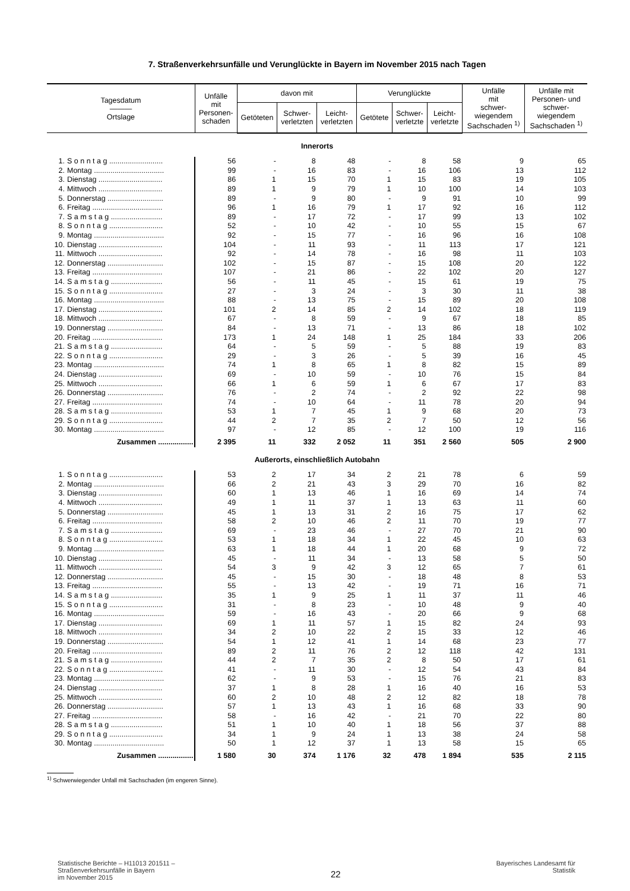7. Straßenverkehrsunfälle und Verunglückte in Bayern im November 2015 nach Tagen
| Tagesdatum ——— Ortslage | | Unfälle mit Personen- schaden | davon mit | | | Verunglückte | | | Unfälle mit schwer- wiegendem Sachschaden <sup>1)</sup> | Unfälle mit Personen- und schwer- wiegendem Sachschaden <sup>1)</sup> |
| --- | --- | --- | --- | --- | --- | --- | --- | --- | --- | --- |
| | | | Getöteten | Schwer- verletzten | Leicht- verletzten | Getötete | Schwer- verletzte | Leicht- verletzte | | |
| Innerorts | | | | | | | | | | |
| 1. | S o n n t a g .......................... | 56 | - | 8 | 48 | - | 8 | 58 | 9 | 65 |
| 2. | Montag .................................. | 99 | - | 16 | 83 | - | 16 | 106 | 13 | 112 |
| 3. | Dienstag ............................... | 86 | 1 | 15 | 70 | 1 | 15 | 83 | 19 | 105 |
| 4. | Mittwoch ............................... | 89 | 1 | 9 | 79 | 1 | 10 | 100 | 14 | 103 |
| 5. | Donnerstag ........................... | 89 | - | 9 | 80 | - | 9 | 91 | 10 | 99 |
| 6. | Freitag .................................. | 96 | 1 | 16 | 79 | 1 | 17 | 92 | 16 | 112 |
| 7. | S a m s t a g ......................... | 89 | - | 17 | 72 | - | 17 | 99 | 13 | 102 |
| 8. | S o n n t a g .......................... | 52 | - | 10 | 42 | - | 10 | 55 | 15 | 67 |
| 9. | Montag .................................. | 92 | - | 15 | 77 | - | 16 | 96 | 16 | 108 |
| 10. | Dienstag ............................... | 104 | - | 11 | 93 | - | 11 | 113 | 17 | 121 |
| 11. | Mittwoch ............................... | 92 | - | 14 | 78 | - | 16 | 98 | 11 | 103 |
| 12. | Donnerstag ........................... | 102 | - | 15 | 87 | - | 15 | 108 | 20 | 122 |
| 13. | Freitag .................................. | 107 | - | 21 | 86 | - | 22 | 102 | 20 | 127 |
| 14. | S a m s t a g ......................... | 56 | - | 11 | 45 | - | 15 | 61 | 19 | 75 |
| 15. | S o n n t a g .......................... | 27 | - | 3 | 24 | - | 3 | 30 | 11 | 38 |
| 16. | Montag .................................. | 88 | - | 13 | 75 | - | 15 | 89 | 20 | 108 |
| 17. | Dienstag ............................... | 101 | 2 | 14 | 85 | 2 | 14 | 102 | 18 | 119 |
| 18. | Mittwoch ............................... | 67 | - | 8 | 59 | - | 9 | 67 | 18 | 85 |
| 19. | Donnerstag ........................... | 84 | - | 13 | 71 | - | 13 | 86 | 18 | 102 |
| 20. | Freitag .................................. | 173 | 1 | 24 | 148 | 1 | 25 | 184 | 33 | 206 |
| 21. | S a m s t a g ......................... | 64 | - | 5 | 59 | - | 5 | 88 | 19 | 83 |
| 22. | S o n n t a g .......................... | 29 | - | 3 | 26 | - | 5 | 39 | 16 | 45 |
| 23. | Montag .................................. | 74 | 1 | 8 | 65 | 1 | 8 | 82 | 15 | 89 |
| 24. | Dienstag ............................... | 69 | - | 10 | 59 | - | 10 | 76 | 15 | 84 |
| 25. | Mittwoch ............................... | 66 | 1 | 6 | 59 | 1 | 6 | 67 | 17 | 83 |
| 26. | Donnerstag ........................... | 76 | - | 2 | 74 | - | 2 | 92 | 22 | 98 |
| 27. | Freitag .................................. | 74 | - | 10 | 64 | - | 11 | 78 | 20 | 94 |
| 28. | S a m s t a g ......................... | 53 | 1 | 7 | 45 | 1 | 9 | 68 | 20 | 73 |
| 29. | S o n n t a g .......................... | 44 | 2 | 7 | 35 | 2 | 7 | 50 | 12 | 56 |
| 30. | Montag .................................. | 97 | - | 12 | 85 | - | 12 | 100 | 19 | 116 |
| | Zusammen ................. | 2 395 | 11 | 332 | 2 052 | 11 | 351 | 2 560 | 505 | 2 900 |
| Außerorts, einschließlich Autobahn | | | | | | | | | | |
| 1. | S o n n t a g .......................... | 53 | 2 | 17 | 34 | 2 | 21 | 78 | 6 | 59 |
| 2. | Montag .................................. | 66 | 2 | 21 | 43 | 3 | 29 | 70 | 16 | 82 |
| 3. | Dienstag ............................... | 60 | 1 | 13 | 46 | 1 | 16 | 69 | 14 | 74 |
| 4. | Mittwoch ............................... | 49 | 1 | 11 | 37 | 1 | 13 | 63 | 11 | 60 |
| 5. | Donnerstag ........................... | 45 | 1 | 13 | 31 | 2 | 16 | 75 | 17 | 62 |
| 6. | Freitag .................................. | 58 | 2 | 10 | 46 | 2 | 11 | 70 | 19 | 77 |
| 7. | S a m s t a g ......................... | 69 | - | 23 | 46 | - | 27 | 70 | 21 | 90 |
| 8. | S o n n t a g .......................... | 53 | 1 | 18 | 34 | 1 | 22 | 45 | 10 | 63 |
| 9. | Montag .................................. | 63 | 1 | 18 | 44 | 1 | 20 | 68 | 9 | 72 |
| 10. | Dienstag ............................... | 45 | - | 11 | 34 | - | 13 | 58 | 5 | 50 |
| 11. | Mittwoch ............................... | 54 | 3 | 9 | 42 | 3 | 12 | 65 | 7 | 61 |
| 12. | Donnerstag ........................... | 45 | - | 15 | 30 | - | 18 | 48 | 8 | 53 |
| 13. | Freitag .................................. | 55 | - | 13 | 42 | - | 19 | 71 | 16 | 71 |
| 14. | S a m s t a g ......................... | 35 | 1 | 9 | 25 | 1 | 11 | 37 | 11 | 46 |
| 15. | S o n n t a g .......................... | 31 | - | 8 | 23 | - | 10 | 48 | 9 | 40 |
| 16. | Montag .................................. | 59 | - | 16 | 43 | - | 20 | 66 | 9 | 68 |
| 17. | Dienstag ............................... | 69 | 1 | 11 | 57 | 1 | 15 | 82 | 24 | 93 |
| 18. | Mittwoch ............................... | 34 | 2 | 10 | 22 | 2 | 15 | 33 | 12 | 46 |
| 19. | Donnerstag ........................... | 54 | 1 | 12 | 41 | 1 | 14 | 68 | 23 | 77 |
| 20. | Freitag .................................. | 89 | 2 | 11 | 76 | 2 | 12 | 118 | 42 | 131 |
| 21. | S a m s t a g ......................... | 44 | 2 | 7 | 35 | 2 | 8 | 50 | 17 | 61 |
| 22. | S o n n t a g .......................... | 41 | - | 11 | 30 | - | 12 | 54 | 43 | 84 |
| 23. | Montag .................................. | 62 | - | 9 | 53 | - | 15 | 76 | 21 | 83 |
| 24. | Dienstag ............................... | 37 | 1 | 8 | 28 | 1 | 16 | 40 | 16 | 53 |
| 25. | Mittwoch ............................... | 60 | 2 | 10 | 48 | 2 | 12 | 82 | 18 | 78 |
| 26. | Donnerstag ........................... | 57 | 1 | 13 | 43 | 1 | 16 | 68 | 33 | 90 |
| 27. | Freitag .................................. | 58 | - | 16 | 42 | - | 21 | 70 | 22 | 80 |
| 28. | S a m s t a g ......................... | 51 | 1 | 10 | 40 | 1 | 18 | 56 | 37 | 88 |
| 29. | S o n n t a g .......................... | 34 | 1 | 9 | 24 | 1 | 13 | 38 | 24 | 58 |
| 30. | Montag .................................. | 50 | 1 | 12 | 37 | 1 | 13 | 58 | 15 | 65 |
| | Zusammen ................. | 1 580 | 30 | 374 | 1 176 | 32 | 478 | 1 894 | 535 | 2 115 |
<sup>1)</sup> Schwerwiegender Unfall mit Sachschaden (im engeren Sinne).
Statistische Berichte – H11013 201511 –
Straßenverkehrsunfälle in Bayern
im November 2015
22
Bayerisches Landesamt für
Statistik